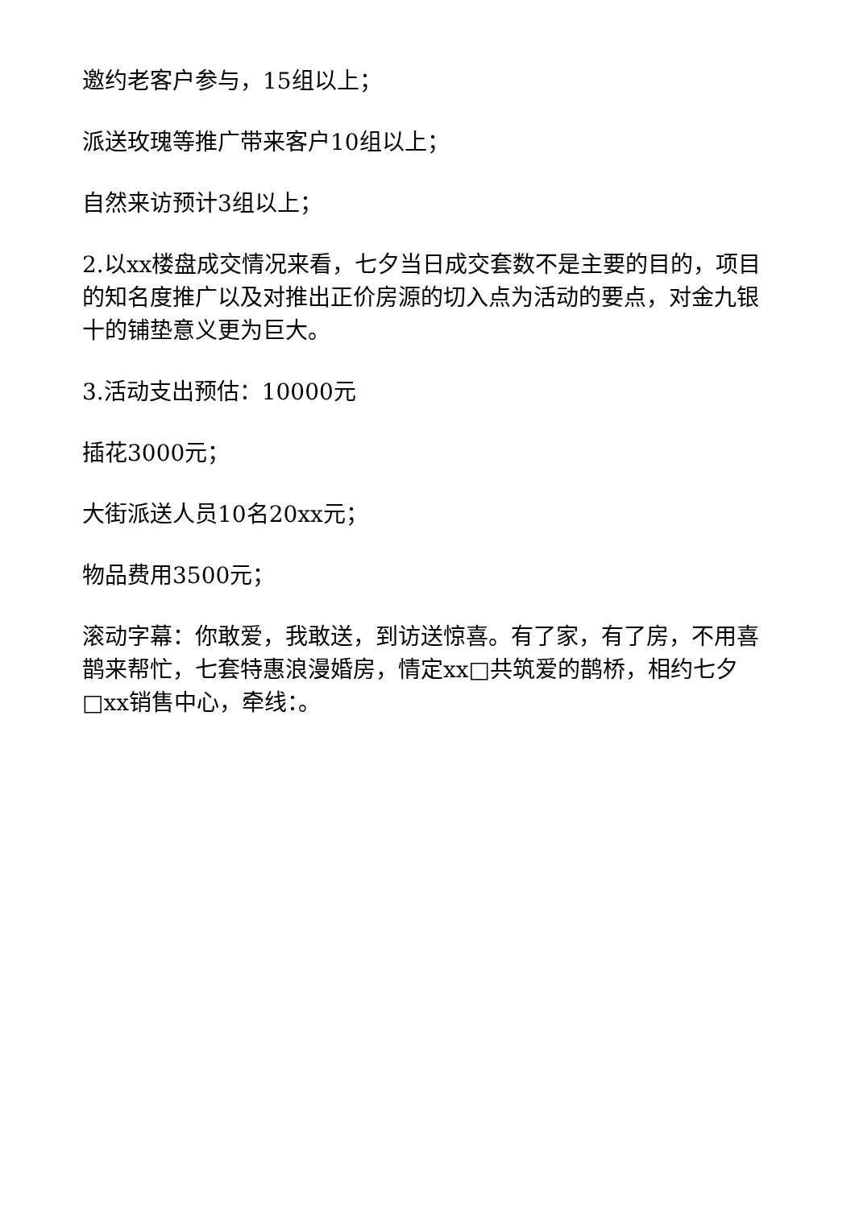邀约老客户参与，15组以上；
派送玫瑰等推广带来客户10组以上；
自然来访预计3组以上；
2.以xx楼盘成交情况来看，七夕当日成交套数不是主要的目的，项目的知名度推广以及对推出正价房源的切入点为活动的要点，对金九银十的铺垫意义更为巨大。
3.活动支出预估：10000元
插花3000元；
大街派送人员10名20xx元；
物品费用3500元；
滚动字幕：你敢爱，我敢送，到访送惊喜。有了家，有了房，不用喜鹊来帮忙，七套特惠浪漫婚房，情定xx□共筑爱的鹊桥，相约七夕□xx销售中心，牵线：。